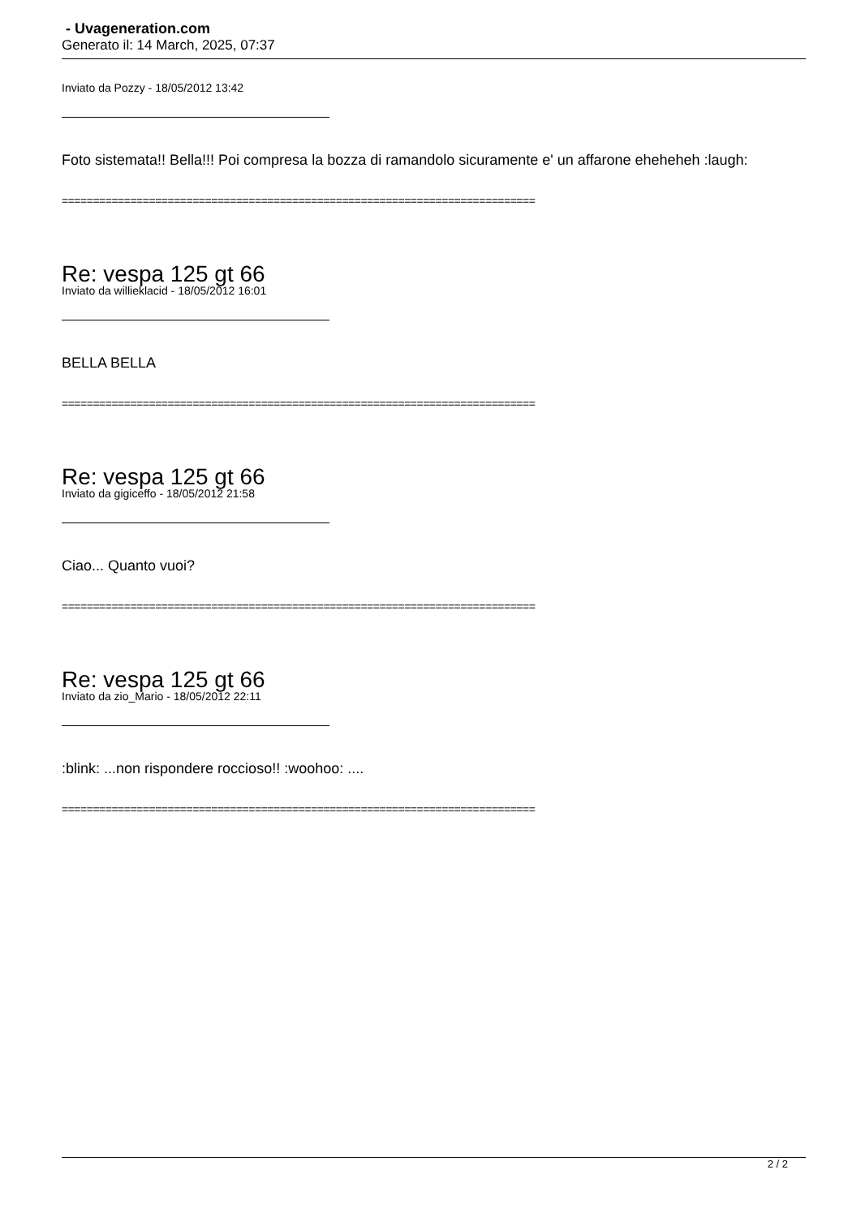- Uvageneration.com
Generato il: 14 March, 2025, 07:37
Inviato da Pozzy - 18/05/2012 13:42
Foto sistemata!! Bella!!! Poi compresa la bozza di ramandolo sicuramente e' un affarone eheheheh :laugh:
============================================================================
Re: vespa 125 gt 66
Inviato da willieklacid - 18/05/2012 16:01
BELLA BELLA
============================================================================
Re: vespa 125 gt 66
Inviato da gigiceffo - 18/05/2012 21:58
Ciao... Quanto vuoi?
============================================================================
Re: vespa 125 gt 66
Inviato da zio_Mario - 18/05/2012 22:11
:blink: ...non rispondere roccioso!! :woohoo: ....
============================================================================
2 / 2